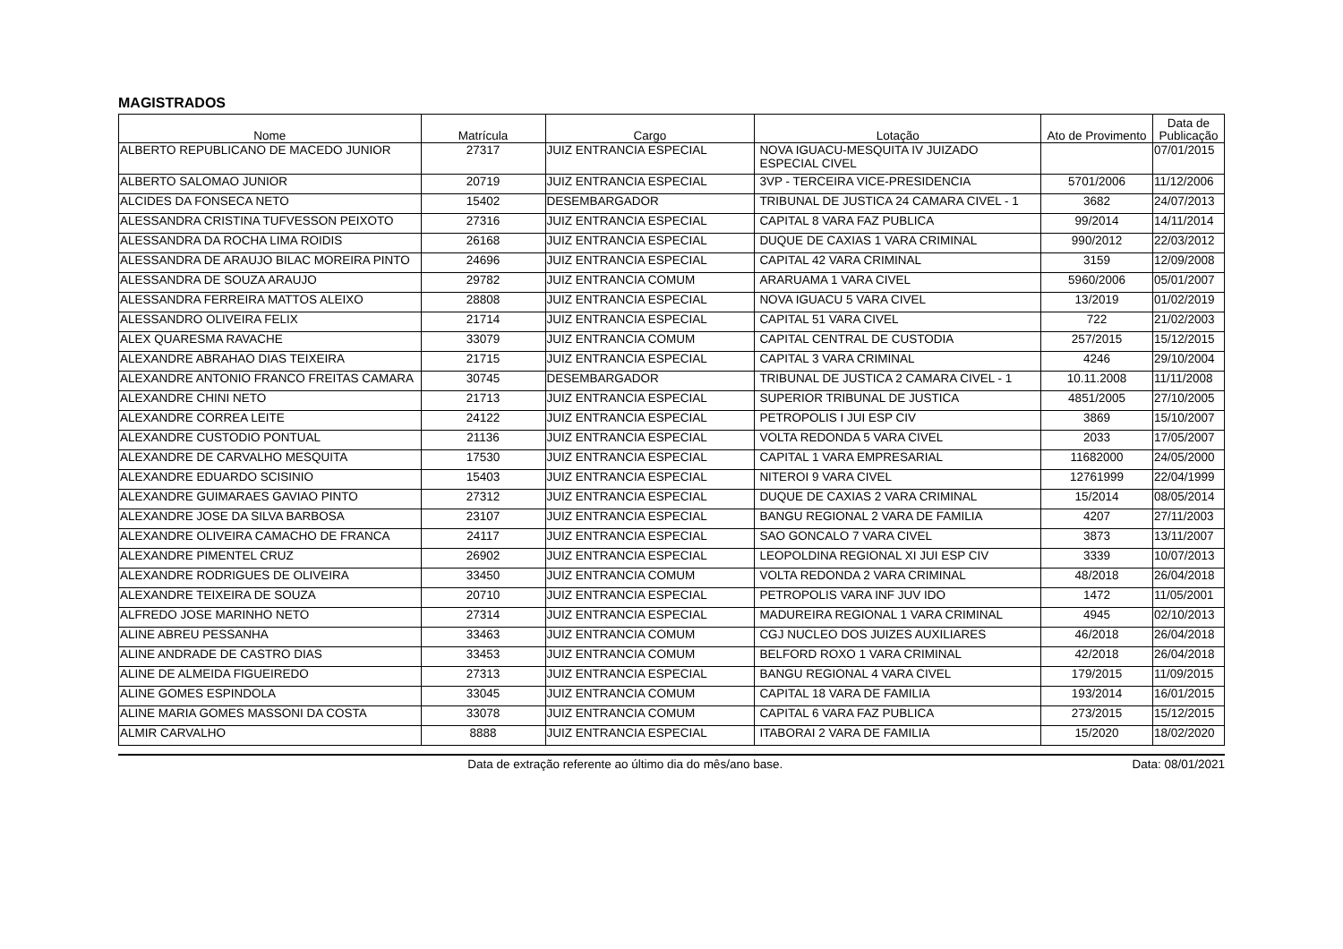MAGISTRADOS
| Nome | Matrícula | Cargo | Lotação | Ato de Provimento | Data de Publicação |
| --- | --- | --- | --- | --- | --- |
| ALBERTO REPUBLICANO DE MACEDO JUNIOR | 27317 | JUIZ ENTRANCIA ESPECIAL | NOVA IGUACU-MESQUITA IV JUIZADO ESPECIAL CIVEL | | 07/01/2015 |
| ALBERTO SALOMAO JUNIOR | 20719 | JUIZ ENTRANCIA ESPECIAL | 3VP - TERCEIRA VICE-PRESIDENCIA | 5701/2006 | 11/12/2006 |
| ALCIDES DA FONSECA NETO | 15402 | DESEMBARGADOR | TRIBUNAL DE JUSTICA 24 CAMARA CIVEL - 1 | 3682 | 24/07/2013 |
| ALESSANDRA CRISTINA TUFVESSON PEIXOTO | 27316 | JUIZ ENTRANCIA ESPECIAL | CAPITAL 8 VARA FAZ PUBLICA | 99/2014 | 14/11/2014 |
| ALESSANDRA DA ROCHA LIMA ROIDIS | 26168 | JUIZ ENTRANCIA ESPECIAL | DUQUE DE CAXIAS 1 VARA CRIMINAL | 990/2012 | 22/03/2012 |
| ALESSANDRA DE ARAUJO BILAC MOREIRA PINTO | 24696 | JUIZ ENTRANCIA ESPECIAL | CAPITAL 42 VARA CRIMINAL | 3159 | 12/09/2008 |
| ALESSANDRA DE SOUZA ARAUJO | 29782 | JUIZ ENTRANCIA COMUM | ARARUAMA 1 VARA CIVEL | 5960/2006 | 05/01/2007 |
| ALESSANDRA FERREIRA MATTOS ALEIXO | 28808 | JUIZ ENTRANCIA ESPECIAL | NOVA IGUACU 5 VARA CIVEL | 13/2019 | 01/02/2019 |
| ALESSANDRO OLIVEIRA FELIX | 21714 | JUIZ ENTRANCIA ESPECIAL | CAPITAL 51 VARA CIVEL | 722 | 21/02/2003 |
| ALEX QUARESMA RAVACHE | 33079 | JUIZ ENTRANCIA COMUM | CAPITAL CENTRAL DE CUSTODIA | 257/2015 | 15/12/2015 |
| ALEXANDRE ABRAHAO DIAS TEIXEIRA | 21715 | JUIZ ENTRANCIA ESPECIAL | CAPITAL 3 VARA CRIMINAL | 4246 | 29/10/2004 |
| ALEXANDRE ANTONIO FRANCO FREITAS CAMARA | 30745 | DESEMBARGADOR | TRIBUNAL DE JUSTICA 2 CAMARA CIVEL - 1 | 10.11.2008 | 11/11/2008 |
| ALEXANDRE CHINI NETO | 21713 | JUIZ ENTRANCIA ESPECIAL | SUPERIOR TRIBUNAL DE JUSTICA | 4851/2005 | 27/10/2005 |
| ALEXANDRE CORREA LEITE | 24122 | JUIZ ENTRANCIA ESPECIAL | PETROPOLIS I JUI ESP CIV | 3869 | 15/10/2007 |
| ALEXANDRE CUSTODIO PONTUAL | 21136 | JUIZ ENTRANCIA ESPECIAL | VOLTA REDONDA 5 VARA CIVEL | 2033 | 17/05/2007 |
| ALEXANDRE DE CARVALHO MESQUITA | 17530 | JUIZ ENTRANCIA ESPECIAL | CAPITAL 1 VARA EMPRESARIAL | 11682000 | 24/05/2000 |
| ALEXANDRE EDUARDO SCISINIO | 15403 | JUIZ ENTRANCIA ESPECIAL | NITEROI 9 VARA CIVEL | 12761999 | 22/04/1999 |
| ALEXANDRE GUIMARAES GAVIAO PINTO | 27312 | JUIZ ENTRANCIA ESPECIAL | DUQUE DE CAXIAS 2 VARA CRIMINAL | 15/2014 | 08/05/2014 |
| ALEXANDRE JOSE DA SILVA BARBOSA | 23107 | JUIZ ENTRANCIA ESPECIAL | BANGU REGIONAL 2 VARA DE FAMILIA | 4207 | 27/11/2003 |
| ALEXANDRE OLIVEIRA CAMACHO DE FRANCA | 24117 | JUIZ ENTRANCIA ESPECIAL | SAO GONCALO 7 VARA CIVEL | 3873 | 13/11/2007 |
| ALEXANDRE PIMENTEL CRUZ | 26902 | JUIZ ENTRANCIA ESPECIAL | LEOPOLDINA REGIONAL XI JUI ESP CIV | 3339 | 10/07/2013 |
| ALEXANDRE RODRIGUES DE OLIVEIRA | 33450 | JUIZ ENTRANCIA COMUM | VOLTA REDONDA 2 VARA CRIMINAL | 48/2018 | 26/04/2018 |
| ALEXANDRE TEIXEIRA DE SOUZA | 20710 | JUIZ ENTRANCIA ESPECIAL | PETROPOLIS VARA INF JUV IDO | 1472 | 11/05/2001 |
| ALFREDO JOSE MARINHO NETO | 27314 | JUIZ ENTRANCIA ESPECIAL | MADUREIRA REGIONAL 1 VARA CRIMINAL | 4945 | 02/10/2013 |
| ALINE ABREU PESSANHA | 33463 | JUIZ ENTRANCIA COMUM | CGJ NUCLEO DOS JUIZES AUXILIARES | 46/2018 | 26/04/2018 |
| ALINE ANDRADE DE CASTRO DIAS | 33453 | JUIZ ENTRANCIA COMUM | BELFORD ROXO 1 VARA CRIMINAL | 42/2018 | 26/04/2018 |
| ALINE DE ALMEIDA FIGUEIREDO | 27313 | JUIZ ENTRANCIA ESPECIAL | BANGU REGIONAL 4 VARA CIVEL | 179/2015 | 11/09/2015 |
| ALINE GOMES ESPINDOLA | 33045 | JUIZ ENTRANCIA COMUM | CAPITAL 18 VARA DE FAMILIA | 193/2014 | 16/01/2015 |
| ALINE MARIA GOMES MASSONI DA COSTA | 33078 | JUIZ ENTRANCIA COMUM | CAPITAL 6 VARA FAZ PUBLICA | 273/2015 | 15/12/2015 |
| ALMIR CARVALHO | 8888 | JUIZ ENTRANCIA ESPECIAL | ITABORAI 2 VARA DE FAMILIA | 15/2020 | 18/02/2020 |
Data de extração referente ao último dia do mês/ano base. Data: 08/01/2021